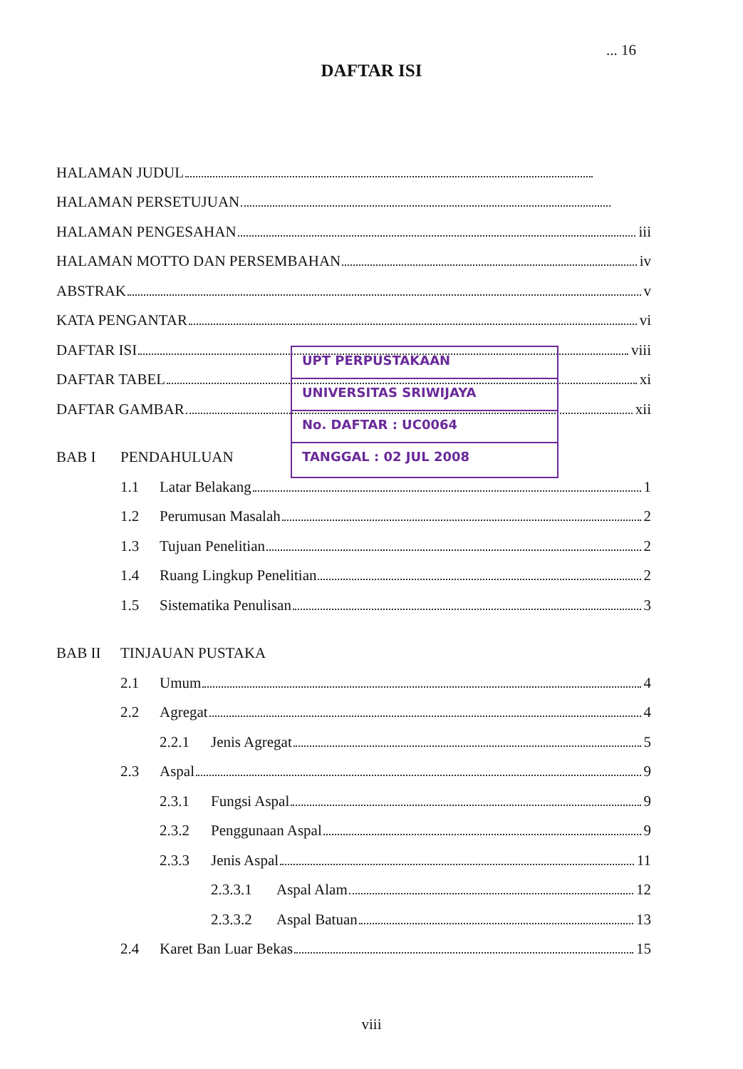... 16
DAFTAR ISI
HALAMAN JUDUL
HALAMAN PERSETUJUAN
HALAMAN PENGESAHAN iii
HALAMAN MOTTO DAN PERSEMBAHAN iv
ABSTRAK v
KATA PENGANTAR vi
DAFTAR ISI viii
DAFTAR TABEL xi
DAFTAR GAMBAR xii
BAB I PENDAHULUAN
1.1 Latar Belakang 1
1.2 Perumusan Masalah 2
1.3 Tujuan Penelitian 2
1.4 Ruang Lingkup Penelitian 2
1.5 Sistematika Penulisan 3
BAB II TINJAUAN PUSTAKA
2.1 Umum 4
2.2 Agregat 4
2.2.1 Jenis Agregat 5
2.3 Aspal 9
2.3.1 Fungsi Aspal 9
2.3.2 Penggunaan Aspal 9
2.3.3 Jenis Aspal 11
2.3.3.1 Aspal Alam 12
2.3.3.2 Aspal Batuan 13
2.4 Karet Ban Luar Bekas 15
UPT PERPUSTAKAAN
UNIVERSITAS SRIWIJAYA
No. DAFTAR : UC0064
TANGGAL : 02 JUL 2008
viii